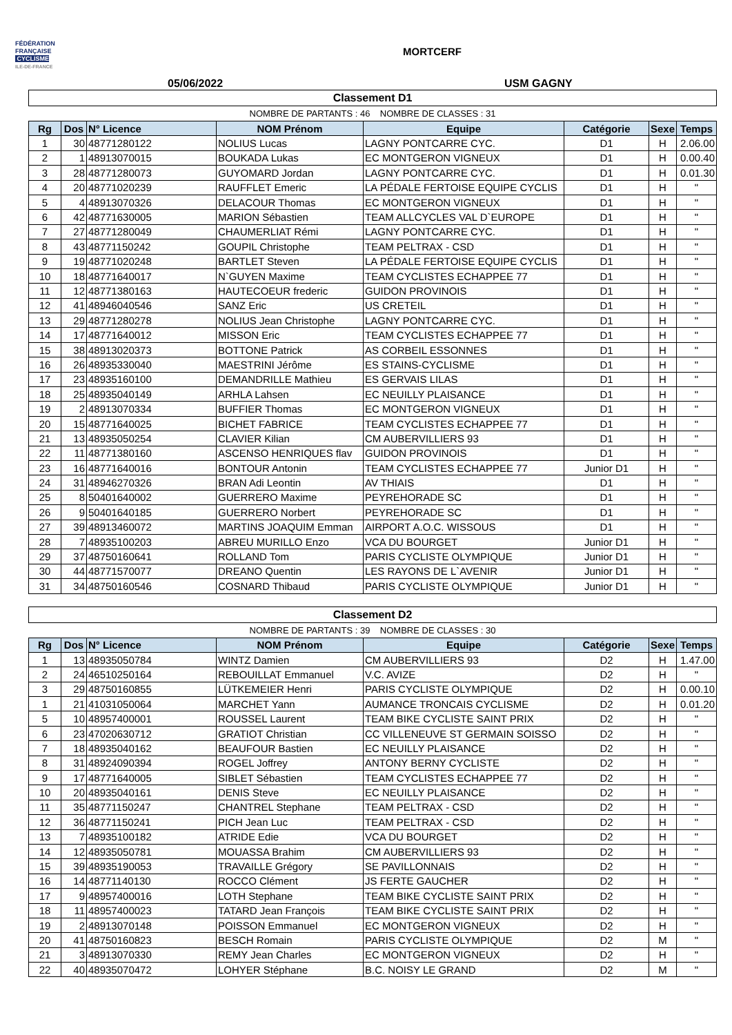FÉDÉRATION
FRANÇAISE
CYCLISME
ILE-DE-FRANCE
MORTCERF
05/06/2022 USM GAGNY
| Classement D1 | | | | | | | |
| NOMBRE DE PARTANTS : 46 NOMBRE DE CLASSES : 31 | | | | | | | |
| Rg | Dos | N° Licence | NOM Prénom | Equipe | Catégorie | Sexe | Temps |
| 1 | 30 | 48771280122 | NOLIUS Lucas | LAGNY PONTCARRE CYC. | D1 | H | 2.06.00 |
| 2 | 1 | 48913070015 | BOUKADA Lukas | EC MONTGERON VIGNEUX | D1 | H | 0.00.40 |
| 3 | 28 | 48771280073 | GUYOMARD Jordan | LAGNY PONTCARRE CYC. | D1 | H | 0.01.30 |
| 4 | 20 | 48771020239 | RAUFFLET Emeric | LA PÉDALE FERTOISE EQUIPE CYCLIS | D1 | H | " |
| 5 | 4 | 48913070326 | DELACOUR Thomas | EC MONTGERON VIGNEUX | D1 | H | " |
| 6 | 42 | 48771630005 | MARION Sébastien | TEAM ALLCYCLES VAL D`EUROPE | D1 | H | " |
| 7 | 27 | 48771280049 | CHAUMERLIAT Rémi | LAGNY PONTCARRE CYC. | D1 | H | " |
| 8 | 43 | 48771150242 | GOUPIL Christophe | TEAM PELTRAX - CSD | D1 | H | " |
| 9 | 19 | 48771020248 | BARTLET Steven | LA PÉDALE FERTOISE EQUIPE CYCLIS | D1 | H | " |
| 10 | 18 | 48771640017 | N`GUYEN Maxime | TEAM CYCLISTES ECHAPPEE 77 | D1 | H | " |
| 11 | 12 | 48771380163 | HAUTECOEUR frederic | GUIDON PROVINOIS | D1 | H | " |
| 12 | 41 | 48946040546 | SANZ Eric | US CRETEIL | D1 | H | " |
| 13 | 29 | 48771280278 | NOLIUS Jean Christophe | LAGNY PONTCARRE CYC. | D1 | H | " |
| 14 | 17 | 48771640012 | MISSON Eric | TEAM CYCLISTES ECHAPPEE 77 | D1 | H | " |
| 15 | 38 | 48913020373 | BOTTONE Patrick | AS CORBEIL ESSONNES | D1 | H | " |
| 16 | 26 | 48935330040 | MAESTRINI Jérôme | ES STAINS-CYCLISME | D1 | H | " |
| 17 | 23 | 48935160100 | DEMANDRILLE Mathieu | ES GERVAIS LILAS | D1 | H | " |
| 18 | 25 | 48935040149 | ARHLA Lahsen | EC NEUILLY PLAISANCE | D1 | H | " |
| 19 | 2 | 48913070334 | BUFFIER Thomas | EC MONTGERON VIGNEUX | D1 | H | " |
| 20 | 15 | 48771640025 | BICHET FABRICE | TEAM CYCLISTES ECHAPPEE 77 | D1 | H | " |
| 21 | 13 | 48935050254 | CLAVIER Kilian | CM AUBERVILLIERS 93 | D1 | H | " |
| 22 | 11 | 48771380160 | ASCENSO HENRIQUES flav | GUIDON PROVINOIS | D1 | H | " |
| 23 | 16 | 48771640016 | BONTOUR Antonin | TEAM CYCLISTES ECHAPPEE 77 | Junior D1 | H | " |
| 24 | 31 | 48946270326 | BRAN Adi Leontin | AV THIAIS | D1 | H | " |
| 25 | 8 | 50401640002 | GUERRERO Maxime | PEYREHORADE SC | D1 | H | " |
| 26 | 9 | 50401640185 | GUERRERO Norbert | PEYREHORADE SC | D1 | H | " |
| 27 | 39 | 48913460072 | MARTINS JOAQUIM Emman | AIRPORT A.O.C. WISSOUS | D1 | H | " |
| 28 | 7 | 48935100203 | ABREU MURILLO Enzo | VCA DU BOURGET | Junior D1 | H | " |
| 29 | 37 | 48750160641 | ROLLAND Tom | PARIS CYCLISTE OLYMPIQUE | Junior D1 | H | " |
| 30 | 44 | 48771570077 | DREANO Quentin | LES RAYONS DE L`AVENIR | Junior D1 | H | " |
| 31 | 34 | 48750160546 | COSNARD Thibaud | PARIS CYCLISTE OLYMPIQUE | Junior D1 | H | " |
| Classement D2 | | | | | | | |
| NOMBRE DE PARTANTS : 39 NOMBRE DE CLASSES : 30 | | | | | | | |
| Rg | Dos | N° Licence | NOM Prénom | Equipe | Catégorie | Sexe | Temps |
| 1 | 13 | 48935050784 | WINTZ Damien | CM AUBERVILLIERS 93 | D2 | H | 1.47.00 |
| 2 | 24 | 46510250164 | REBOUILLAT Emmanuel | V.C. AVIZE | D2 | H | " |
| 3 | 29 | 48750160855 | LÜTKEMEIER Henri | PARIS CYCLISTE OLYMPIQUE | D2 | H | 0.00.10 |
| 1 | 21 | 41031050064 | MARCHET Yann | AUMANCE TRONCAIS CYCLISME | D2 | H | 0.01.20 |
| 5 | 10 | 48957400001 | ROUSSEL Laurent | TEAM BIKE CYCLISTE SAINT PRIX | D2 | H | " |
| 6 | 23 | 47020630712 | GRATIOT Christian | CC VILLENEUVE ST GERMAIN SOISSO | D2 | H | " |
| 7 | 18 | 48935040162 | BEAUFOUR Bastien | EC NEUILLY PLAISANCE | D2 | H | " |
| 8 | 31 | 48924090394 | ROGEL Joffrey | ANTONY BERNY CYCLISTE | D2 | H | " |
| 9 | 17 | 48771640005 | SIBLET Sébastien | TEAM CYCLISTES ECHAPPEE 77 | D2 | H | " |
| 10 | 20 | 48935040161 | DENIS Steve | EC NEUILLY PLAISANCE | D2 | H | " |
| 11 | 35 | 48771150247 | CHANTREL Stephane | TEAM PELTRAX - CSD | D2 | H | " |
| 12 | 36 | 48771150241 | PICH Jean Luc | TEAM PELTRAX - CSD | D2 | H | " |
| 13 | 7 | 48935100182 | ATRIDE Edie | VCA DU BOURGET | D2 | H | " |
| 14 | 12 | 48935050781 | MOUASSA Brahim | CM AUBERVILLIERS 93 | D2 | H | " |
| 15 | 39 | 48935190053 | TRAVAILLE Grégory | SE PAVILLONNAIS | D2 | H | " |
| 16 | 14 | 48771140130 | ROCCO Clément | JS FERTE GAUCHER | D2 | H | " |
| 17 | 9 | 48957400016 | LOTH Stephane | TEAM BIKE CYCLISTE SAINT PRIX | D2 | H | " |
| 18 | 11 | 48957400023 | TATARD Jean François | TEAM BIKE CYCLISTE SAINT PRIX | D2 | H | " |
| 19 | 2 | 48913070148 | POISSON Emmanuel | EC MONTGERON VIGNEUX | D2 | H | " |
| 20 | 41 | 48750160823 | BESCH Romain | PARIS CYCLISTE OLYMPIQUE | D2 | M | " |
| 21 | 3 | 48913070330 | REMY Jean Charles | EC MONTGERON VIGNEUX | D2 | H | " |
| 22 | 40 | 48935070472 | LOHYER Stéphane | B.C. NOISY LE GRAND | D2 | M | " |